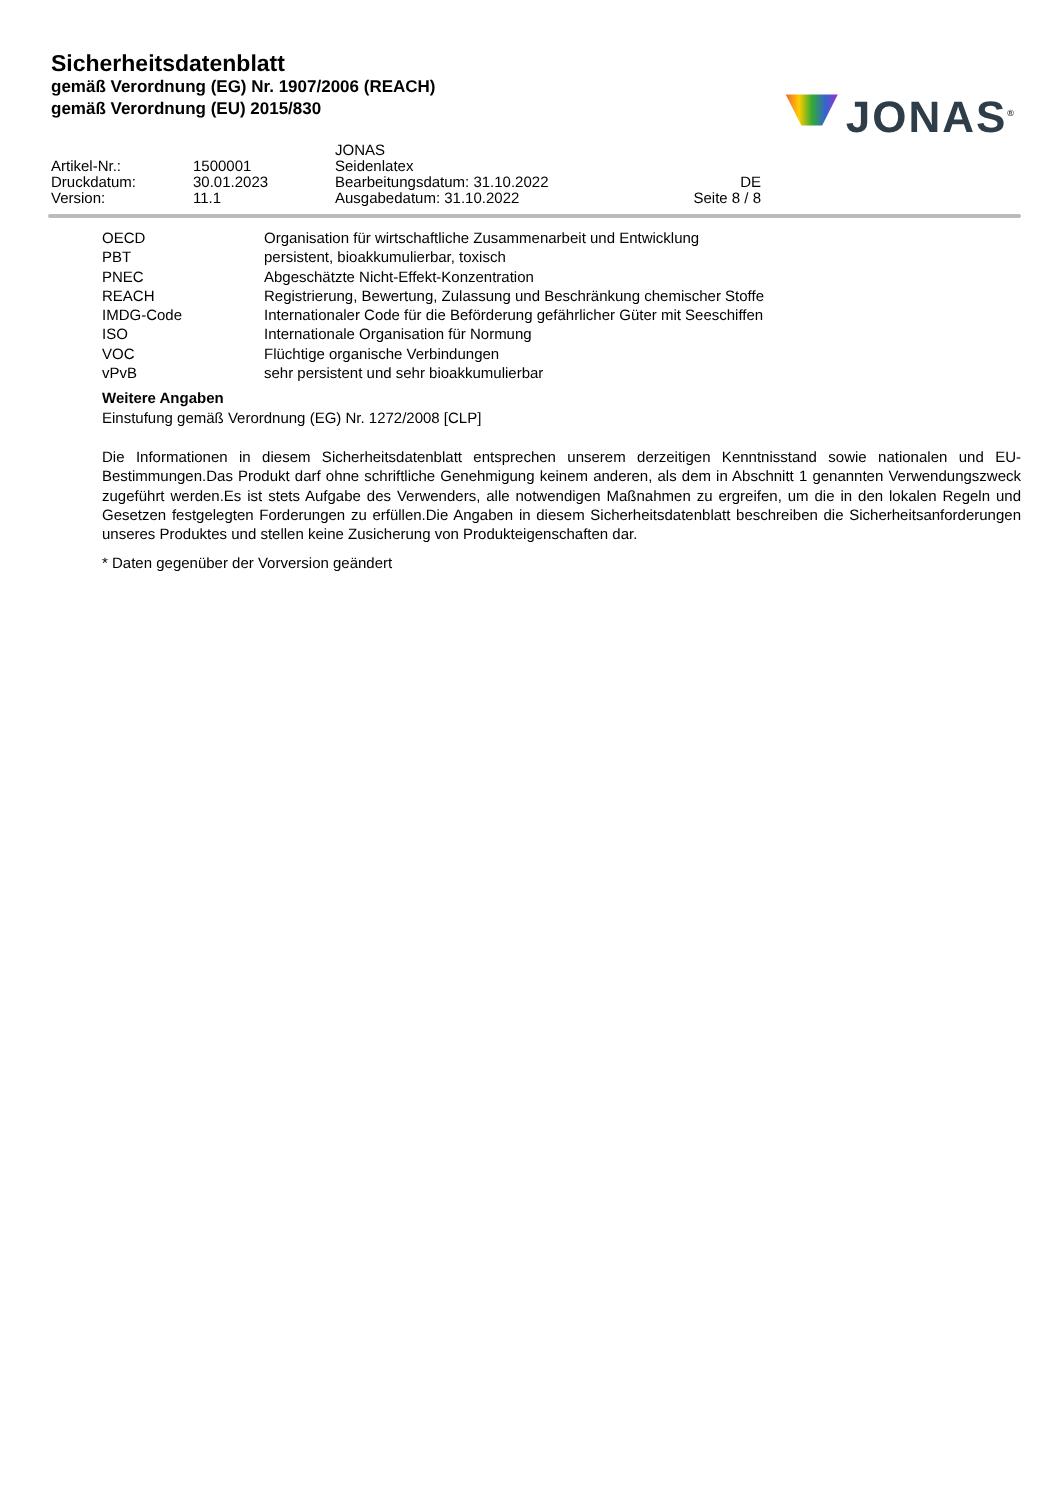Sicherheitsdatenblatt
gemäß Verordnung (EG) Nr. 1907/2006 (REACH)
gemäß Verordnung (EU) 2015/830
JONAS<sup>®</sup>
| | | JONAS | |
| Artikel-Nr.: | 1500001 | Seidenlatex | |
| Druckdatum: | 30.01.2023 | Bearbeitungsdatum: 31.10.2022 | DE |
| Version: | 11.1 | Ausgabedatum: 31.10.2022 | Seite 8 / 8 |
| OECD | Organisation für wirtschaftliche Zusammenarbeit und Entwicklung |
| PBT | persistent, bioakkumulierbar, toxisch |
| PNEC | Abgeschätzte Nicht-Effekt-Konzentration |
| REACH | Registrierung, Bewertung, Zulassung und Beschränkung chemischer Stoffe |
| IMDG-Code | Internationaler Code für die Beförderung gefährlicher Güter mit Seeschiffen |
| ISO | Internationale Organisation für Normung |
| VOC | Flüchtige organische Verbindungen |
| vPvB | sehr persistent und sehr bioakkumulierbar |
Weitere Angaben
Einstufung gemäß Verordnung (EG) Nr. 1272/2008 [CLP]
Die Informationen in diesem Sicherheitsdatenblatt entsprechen unserem derzeitigen Kenntnisstand sowie nationalen und EU-Bestimmungen.Das Produkt darf ohne schriftliche Genehmigung keinem anderen, als dem in Abschnitt 1 genannten Verwendungszweck zugeführt werden.Es ist stets Aufgabe des Verwenders, alle notwendigen Maßnahmen zu ergreifen, um die in den lokalen Regeln und Gesetzen festgelegten Forderungen zu erfüllen.Die Angaben in diesem Sicherheitsdatenblatt beschreiben die Sicherheitsanforderungen unseres Produktes und stellen keine Zusicherung von Produkteigenschaften dar.
* Daten gegenüber der Vorversion geändert